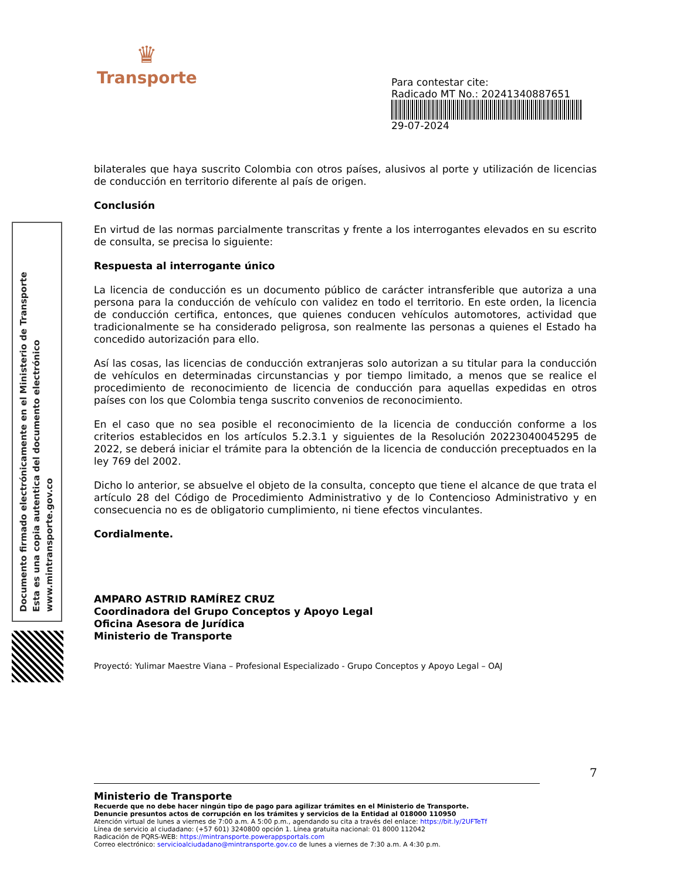♛
Transporte
Para contestar cite:
Radicado MT No.: 20241340887651
29-07-2024
Documento firmado electrónicamente en el Ministerio de Transporte
Esta es una copia autentica del documento electrónico
www.mintransporte.gov.co
bilaterales que haya suscrito Colombia con otros países, alusivos al porte y utilización de licencias de conducción en territorio diferente al país de origen.
Conclusión
En virtud de las normas parcialmente transcritas y frente a los interrogantes elevados en su escrito de consulta, se precisa lo siguiente:
Respuesta al interrogante único
La licencia de conducción es un documento público de carácter intransferible que autoriza a una persona para la conducción de vehículo con validez en todo el territorio. En este orden, la licencia de conducción certifica, entonces, que quienes conducen vehículos automotores, actividad que tradicionalmente se ha considerado peligrosa, son realmente las personas a quienes el Estado ha concedido autorización para ello.
Así las cosas, las licencias de conducción extranjeras solo autorizan a su titular para la conducción de vehículos en determinadas circunstancias y por tiempo limitado, a menos que se realice el procedimiento de reconocimiento de licencia de conducción para aquellas expedidas en otros países con los que Colombia tenga suscrito convenios de reconocimiento.
En el caso que no sea posible el reconocimiento de la licencia de conducción conforme a los criterios establecidos en los artículos 5.2.3.1 y siguientes de la Resolución 20223040045295 de 2022, se deberá iniciar el trámite para la obtención de la licencia de conducción preceptuados en la ley 769 del 2002.
Dicho lo anterior, se absuelve el objeto de la consulta, concepto que tiene el alcance de que trata el artículo 28 del Código de Procedimiento Administrativo y de lo Contencioso Administrativo y en consecuencia no es de obligatorio cumplimiento, ni tiene efectos vinculantes.
Cordialmente.
AMPARO ASTRID RAMÍREZ CRUZ
Coordinadora del Grupo Conceptos y Apoyo Legal
Oficina Asesora de Jurídica
Ministerio de Transporte
Proyectó: Yulimar Maestre Viana – Profesional Especializado - Grupo Conceptos y Apoyo Legal – OAJ
7
Ministerio de Transporte
Recuerde que no debe hacer ningún tipo de pago para agilizar trámites en el Ministerio de Transporte.
Denuncie presuntos actos de corrupción en los trámites y servicios de la Entidad al 018000 110950
Atención virtual de lunes a viernes de 7:00 a.m. A 5:00 p.m., agendando su cita a través del enlace: https://bit.ly/2UFTeTf
Línea de servicio al ciudadano: (+57 601) 3240800 opción 1. Línea gratuita nacional: 01 8000 112042
Radicación de PQRS-WEB: https://mintransporte.powerappsportals.com
Correo electrónico: servicioalciudadano@mintransporte.gov.co de lunes a viernes de 7:30 a.m. A 4:30 p.m.